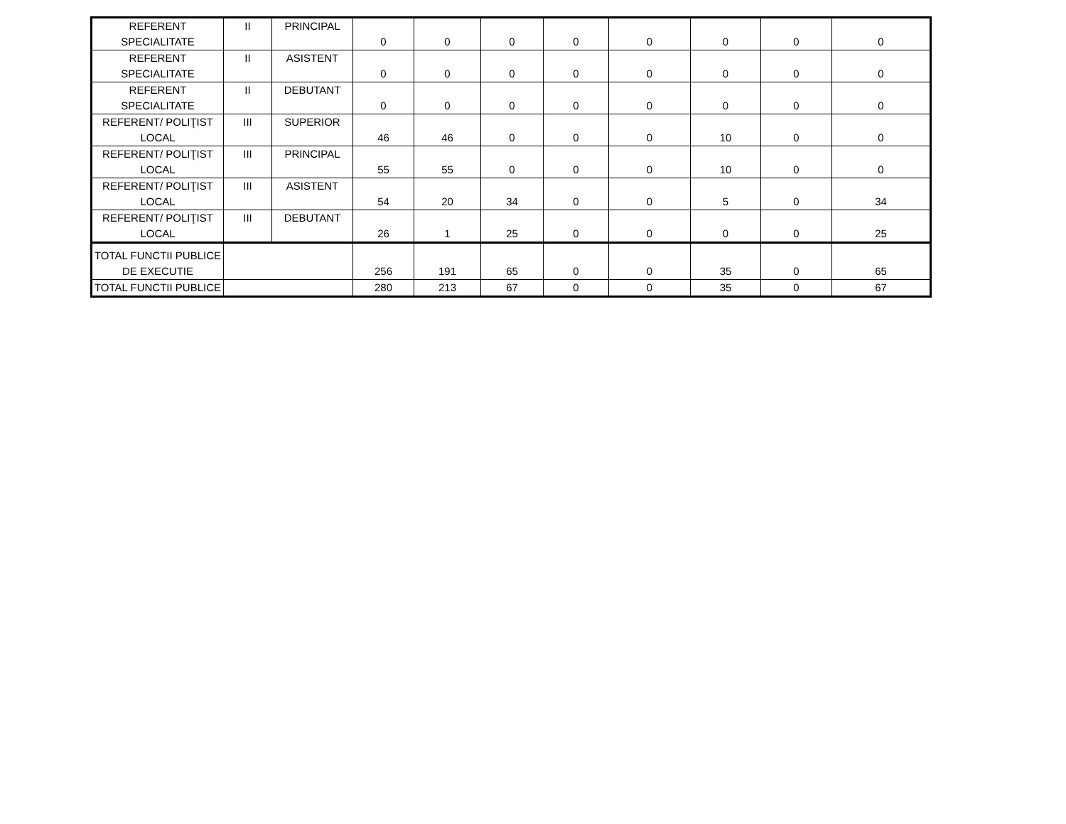| REFERENT SPECIALITATE | II | PRINCIPAL | 0 | 0 | 0 | 0 | 0 | 0 | 0 | 0 |
| REFERENT SPECIALITATE | II | ASISTENT | 0 | 0 | 0 | 0 | 0 | 0 | 0 | 0 |
| REFERENT SPECIALITATE | II | DEBUTANT | 0 | 0 | 0 | 0 | 0 | 0 | 0 | 0 |
| REFERENT/ POLIŢIST LOCAL | III | SUPERIOR | 46 | 46 | 0 | 0 | 0 | 10 | 0 | 0 |
| REFERENT/ POLIŢIST LOCAL | III | PRINCIPAL | 55 | 55 | 0 | 0 | 0 | 10 | 0 | 0 |
| REFERENT/ POLIŢIST LOCAL | III | ASISTENT | 54 | 20 | 34 | 0 | 0 | 5 | 0 | 34 |
| REFERENT/ POLIŢIST LOCAL | III | DEBUTANT | 26 | 1 | 25 | 0 | 0 | 0 | 0 | 25 |
| TOTAL FUNCTII PUBLICE DE EXECUTIE | | | 256 | 191 | 65 | 0 | 0 | 35 | 0 | 65 |
| TOTAL FUNCTII PUBLICE | | | 280 | 213 | 67 | 0 | 0 | 35 | 0 | 67 |